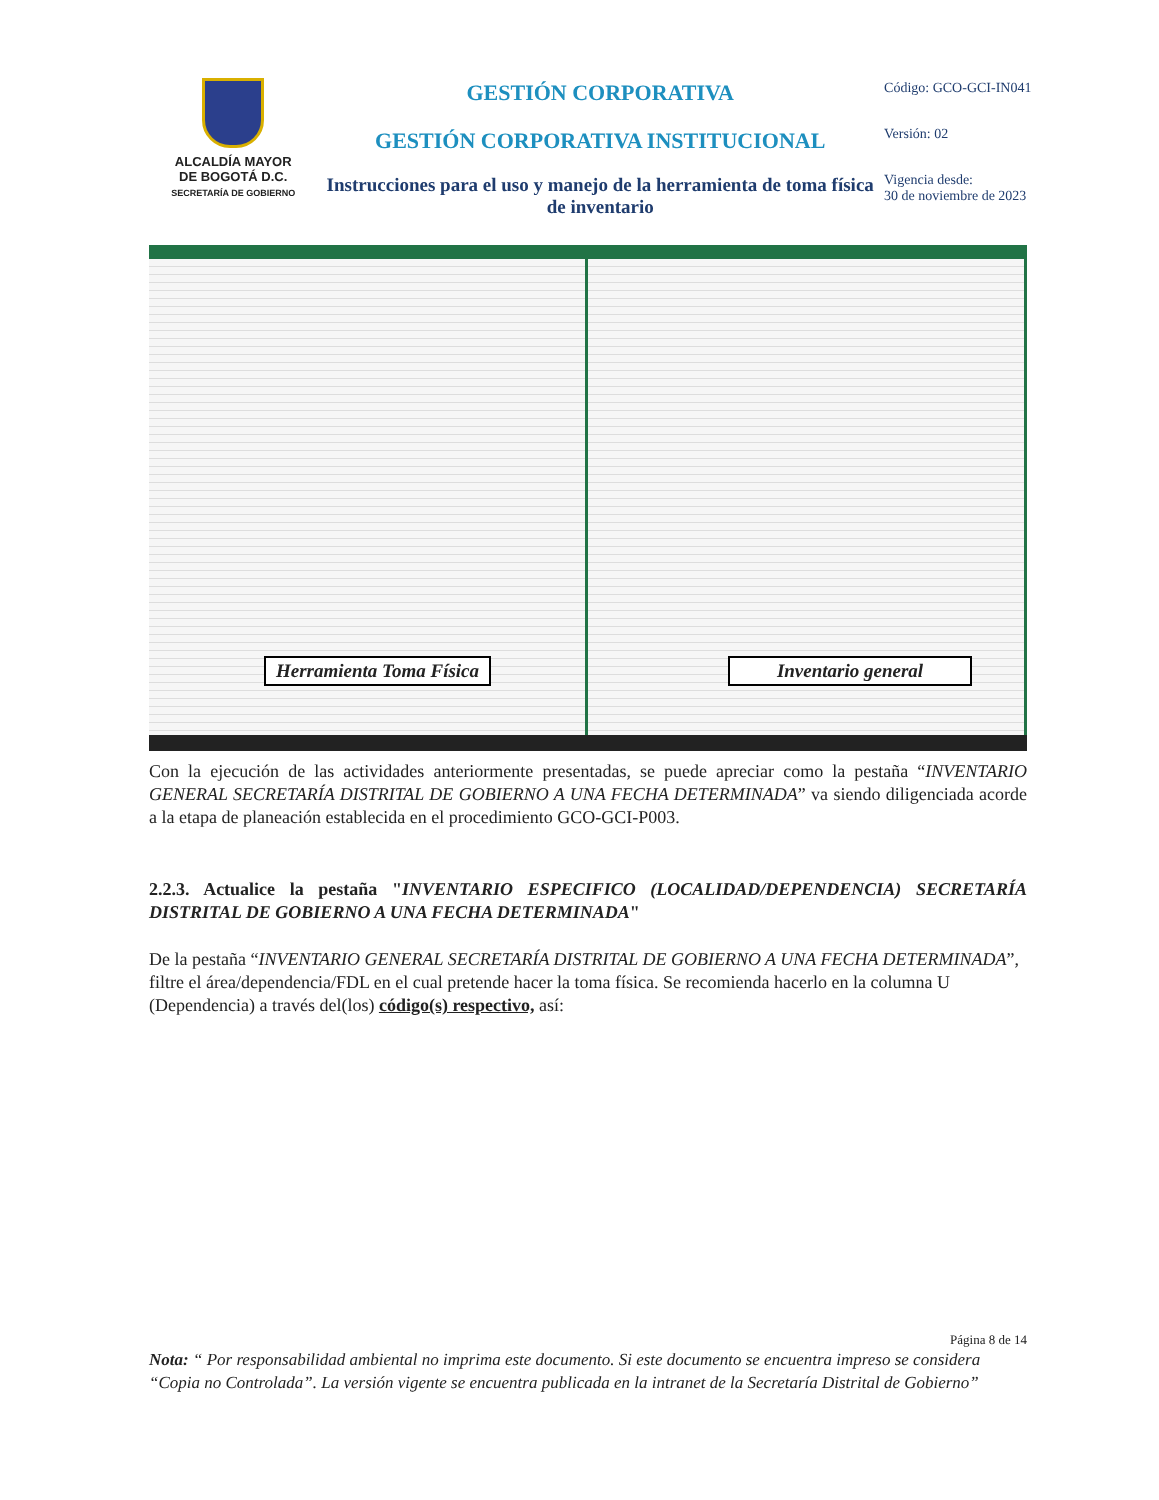ALCALDÍA MAYOR
DE BOGOTÁ D.C.
SECRETARÍA DE GOBIERNO
GESTIÓN CORPORATIVA
GESTIÓN CORPORATIVA INSTITUCIONAL
Instrucciones para el uso y manejo de la herramienta de toma física de inventario
Código: GCO-GCI-IN041
Versión: 02
Vigencia desde:
30 de noviembre de 2023
Herramienta Toma Física
Inventario general
Con la ejecución de las actividades anteriormente presentadas, se puede apreciar como la pestaña “INVENTARIO GENERAL SECRETARÍA DISTRITAL DE GOBIERNO A UNA FECHA DETERMINADA” va siendo diligenciada acorde a la etapa de planeación establecida en el procedimiento GCO-GCI-P003.
2.2.3. Actualice la pestaña "INVENTARIO ESPECIFICO (LOCALIDAD/DEPENDENCIA) SECRETARÍA DISTRITAL DE GOBIERNO A UNA FECHA DETERMINADA"
De la pestaña “INVENTARIO GENERAL SECRETARÍA DISTRITAL DE GOBIERNO A UNA FECHA DETERMINADA”, filtre el área/dependencia/FDL en el cual pretende hacer la toma física. Se recomienda hacerlo en la columna U (Dependencia) a través del(los) código(s) respectivo, así:
Página 8 de 14
Nota: “ Por responsabilidad ambiental no imprima este documento. Si este documento se encuentra impreso se considera “Copia no Controlada”. La versión vigente se encuentra publicada en la intranet de la Secretaría Distrital de Gobierno”